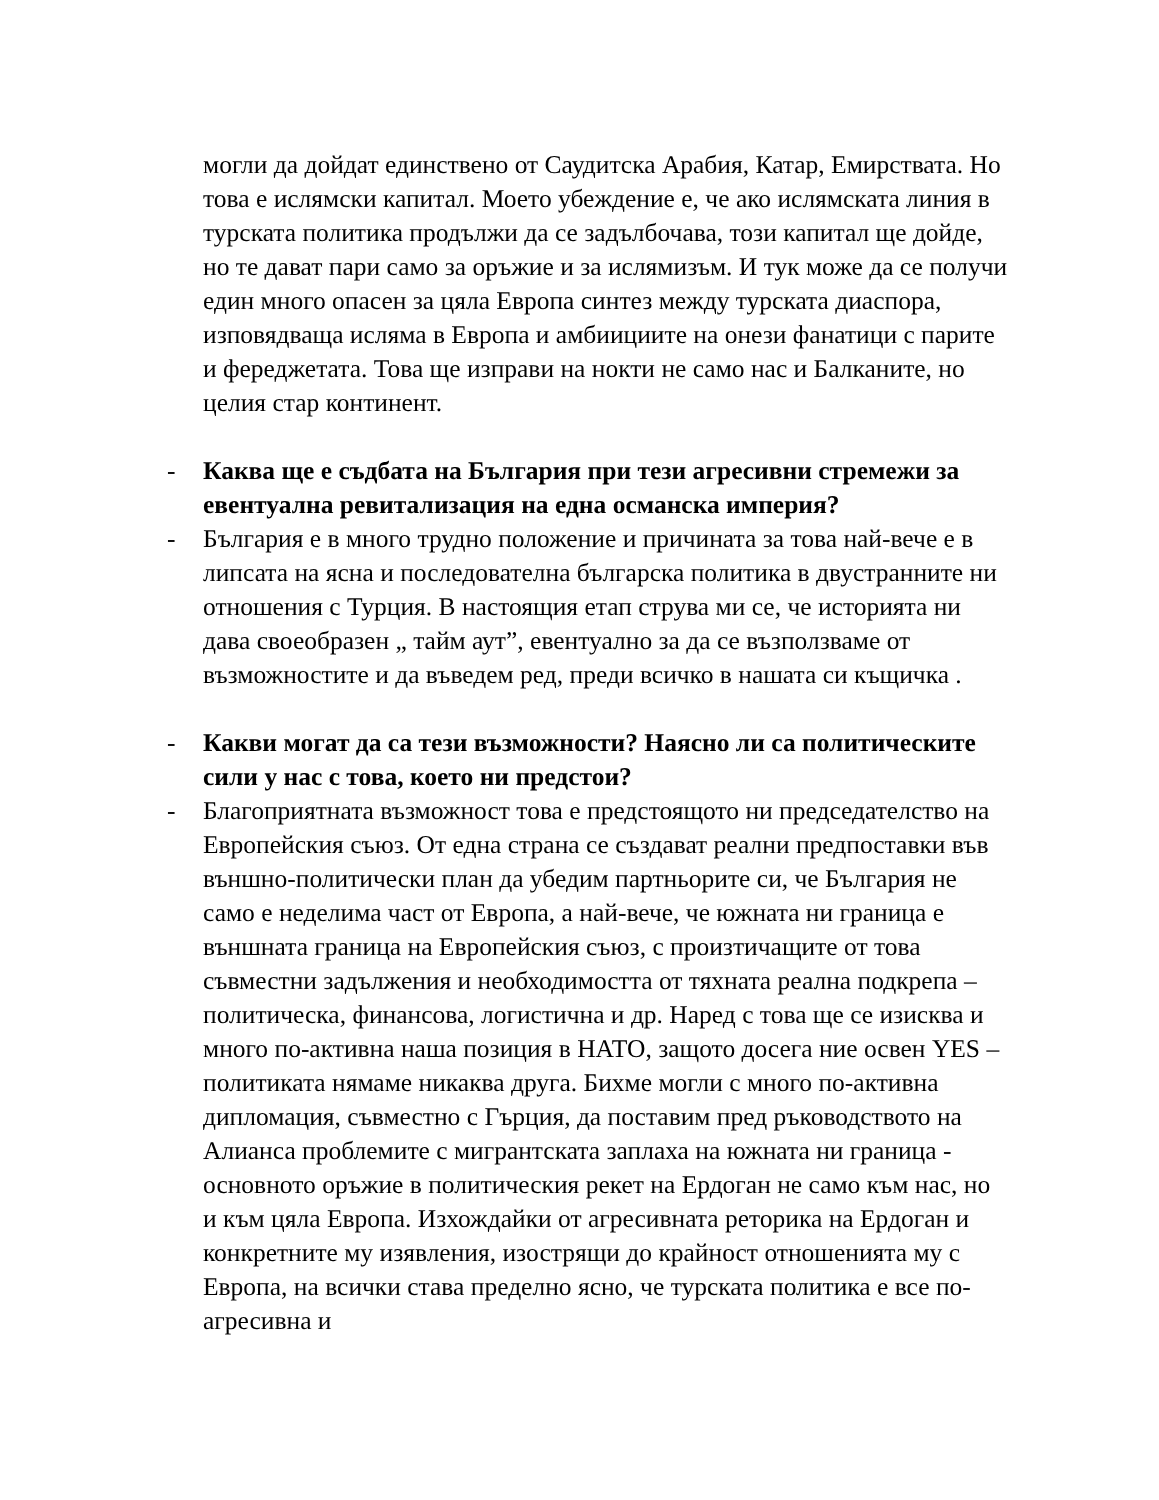могли да дойдат единствено от Саудитска Арабия, Катар, Емирствата. Но това е ислямски капитал. Моето убеждение е, че ако ислямската линия в турската политика продължи да се задълбочава, този капитал ще дойде, но те дават пари само за оръжие и за ислямизъм. И тук може да се получи един много опасен за цяла Европа синтез между турската диаспора, изповядваща исляма в Европа и амбиициите на онези фанатици с парите и фереджетата. Това ще изправи на нокти не само нас и Балканите, но целия стар континент.
- Каква ще е съдбата на България при тези агресивни стремежи за евентуална ревитализация на една османска империя?
- България е в много трудно положение и причината за това най-вече е в липсата на ясна и последователна българска политика в двустранните ни отношения с Турция. В настоящия етап струва ми се, че историята ни дава своеобразен „ тайм аут”, евентуално за да се възползваме от възможностите и да въведем ред, преди всичко в нашата си къщичка .
- Какви могат да са тези възможности? Наясно ли са политическите сили у нас с това, което ни предстои?
- Благоприятната възможност това е предстоящото ни председателство на Европейския съюз. От една страна се създават реални предпоставки във външно-политически план да убедим партньорите си, че България не само е неделима част от Европа, а най-вече, че южната ни граница е външната граница на Европейския съюз, с произтичащите от това съвместни задължения и необходимостта от тяхната реална подкрепа – политическа, финансова, логистична и др. Наред с това ще се изисква и много по-активна наша позиция в НАТО, защото досега ние освен YES – политиката нямаме никаква друга. Бихме могли с много по-активна дипломация, съвместно с Гърция, да поставим пред ръководството на Алианса проблемите с мигрантската заплаха на южната ни граница - основното оръжие в политическия рекет на Ердоган не само към нас, но и към цяла Европа. Изхождайки от агресивната реторика на Ердоган и конкретните му изявления, изострящи до крайност отношенията му с Европа, на всички става пределно ясно, че турската политика е все по-агресивна и